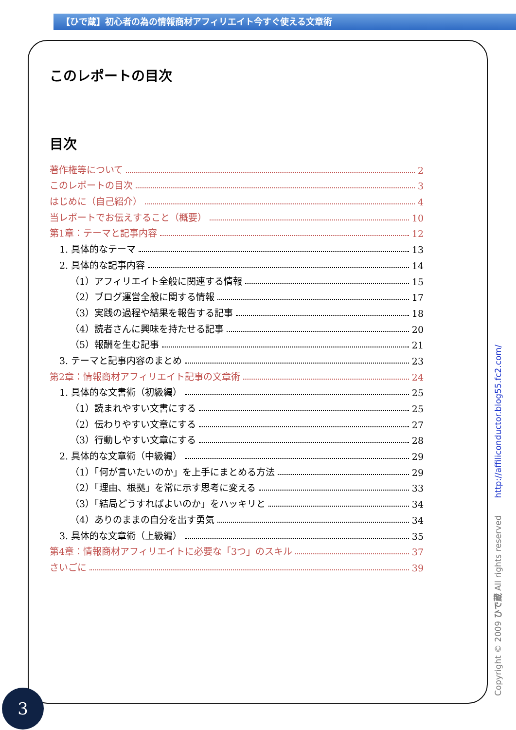【ひで蔵】初心者の為の情報商材アフィリエイト今すぐ使える文章術
このレポートの目次
目次
著作権等について 2
このレポートの目次 3
はじめに（自己紹介） 4
当レポートでお伝えすること（概要） 10
第1章：テーマと記事内容 12
1. 具体的なテーマ 13
2. 具体的な記事内容 14
（1）アフィリエイト全般に関連する情報 15
（2）ブログ運営全般に関する情報 17
（3）実践の過程や結果を報告する記事 18
（4）読者さんに興味を持たせる記事 20
（5）報酬を生む記事 21
3. テーマと記事内容のまとめ 23
第2章：情報商材アフィリエイト記事の文章術 24
1. 具体的な文書術（初級編） 25
（1）読まれやすい文書にする 25
（2）伝わりやすい文章にする 27
（3）行動しやすい文章にする 28
2. 具体的な文章術（中級編） 29
（1）「何が言いたいのか」を上手にまとめる方法 29
（2）「理由、根拠」を常に示す思考に変える 33
（3）「結局どうすればよいのか」をハッキリと 34
（4）ありのままの自分を出す勇気 34
3. 具体的な文章術（上級編） 35
第4章：情報商材アフィリエイトに必要な「3つ」のスキル 37
さいごに 39
Copyright © 2009 ひで蔵 All rights reserved http://affiliconductor.blog55.fc2.com/
3